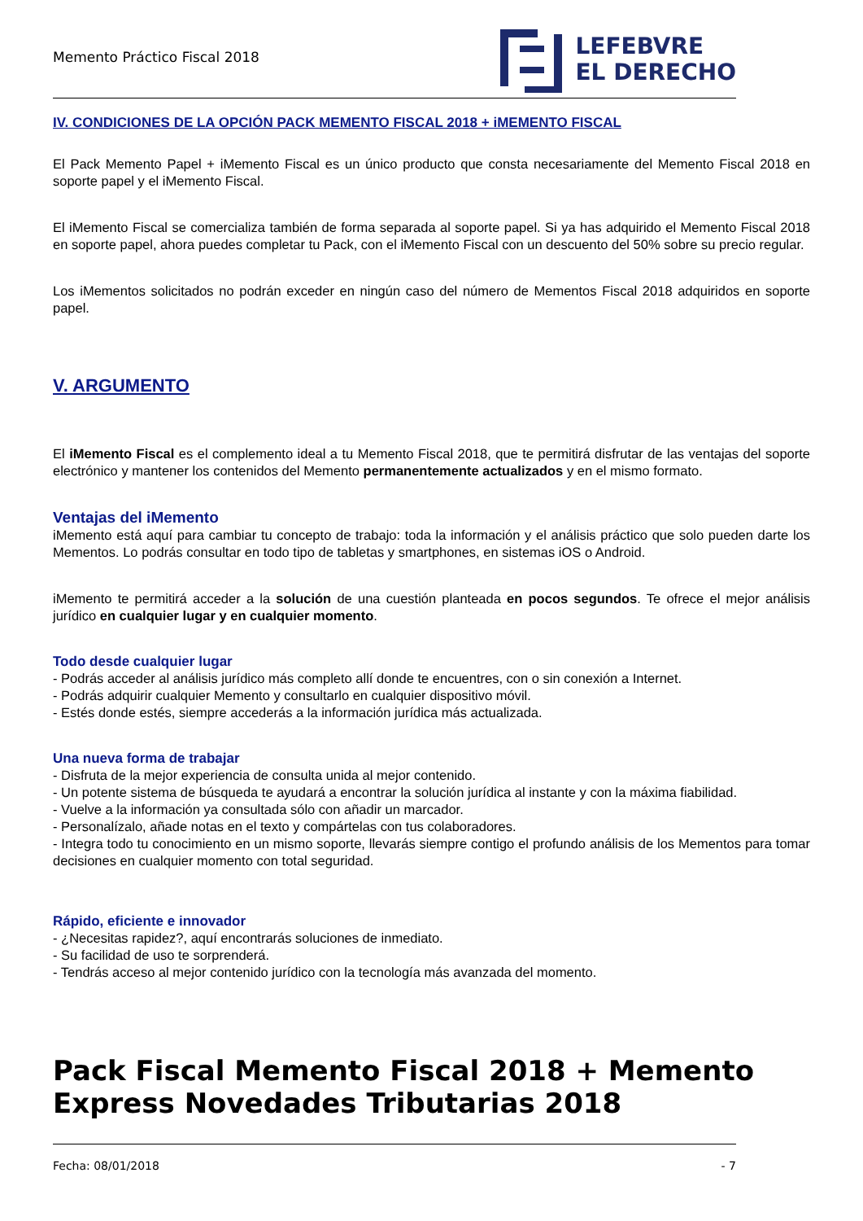Memento Práctico Fiscal 2018
LEFEBVRE
EL DERECHO
IV. CONDICIONES DE LA OPCIÓN PACK MEMENTO FISCAL 2018 + iMEMENTO FISCAL
El Pack Memento Papel + iMemento Fiscal es un único producto que consta necesariamente del Memento Fiscal 2018 en soporte papel y el iMemento Fiscal.
El iMemento Fiscal se comercializa también de forma separada al soporte papel. Si ya has adquirido el Memento Fiscal 2018 en soporte papel, ahora puedes completar tu Pack, con el iMemento Fiscal con un descuento del 50% sobre su precio regular.
Los iMementos solicitados no podrán exceder en ningún caso del número de Mementos Fiscal 2018 adquiridos en soporte papel.
V. ARGUMENTO
El iMemento Fiscal es el complemento ideal a tu Memento Fiscal 2018, que te permitirá disfrutar de las ventajas del soporte electrónico y mantener los contenidos del Memento permanentemente actualizados y en el mismo formato.
Ventajas del iMemento
iMemento está aquí para cambiar tu concepto de trabajo: toda la información y el análisis práctico que solo pueden darte los Mementos. Lo podrás consultar en todo tipo de tabletas y smartphones, en sistemas iOS o Android.
iMemento te permitirá acceder a la solución de una cuestión planteada en pocos segundos. Te ofrece el mejor análisis jurídico en cualquier lugar y en cualquier momento.
Todo desde cualquier lugar
- Podrás acceder al análisis jurídico más completo allí donde te encuentres, con o sin conexión a Internet.
- Podrás adquirir cualquier Memento y consultarlo en cualquier dispositivo móvil.
- Estés donde estés, siempre accederás a la información jurídica más actualizada.
Una nueva forma de trabajar
- Disfruta de la mejor experiencia de consulta unida al mejor contenido.
- Un potente sistema de búsqueda te ayudará a encontrar la solución jurídica al instante y con la máxima fiabilidad.
- Vuelve a la información ya consultada sólo con añadir un marcador.
- Personalízalo, añade notas en el texto y compártelas con tus colaboradores.
- Integra todo tu conocimiento en un mismo soporte, llevarás siempre contigo el profundo análisis de los Mementos para tomar decisiones en cualquier momento con total seguridad.
Rápido, eficiente e innovador
- ¿Necesitas rapidez?, aquí encontrarás soluciones de inmediato.
- Su facilidad de uso te sorprenderá.
- Tendrás acceso al mejor contenido jurídico con la tecnología más avanzada del momento.
Pack Fiscal Memento Fiscal 2018 + Memento Express Novedades Tributarias 2018
Fecha: 08/01/2018 - 7